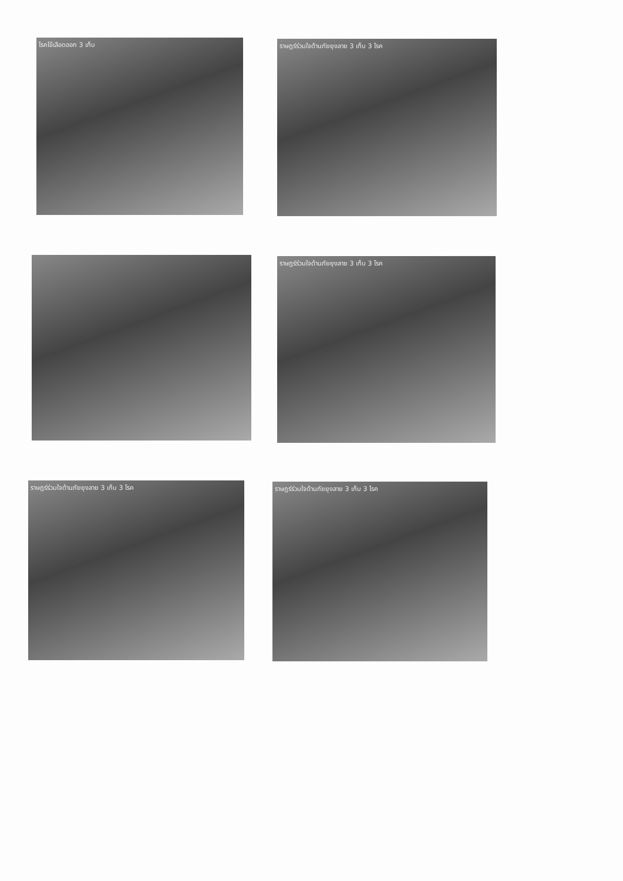โรคไข้เลือดออก 3 เก็บ ราษฎร์ร่วมใจต้านภัยยุงลาย 3 เก็บ 3 โรค
ราษฎร์ร่วมใจต้านภัยยุงลาย 3 เก็บ 3 โรค
ราษฎร์ร่วมใจต้านภัยยุงลาย 3 เก็บ 3 โรค ราษฎร์ร่วมใจต้านภัยยุงลาย 3 เก็บ 3 โรค